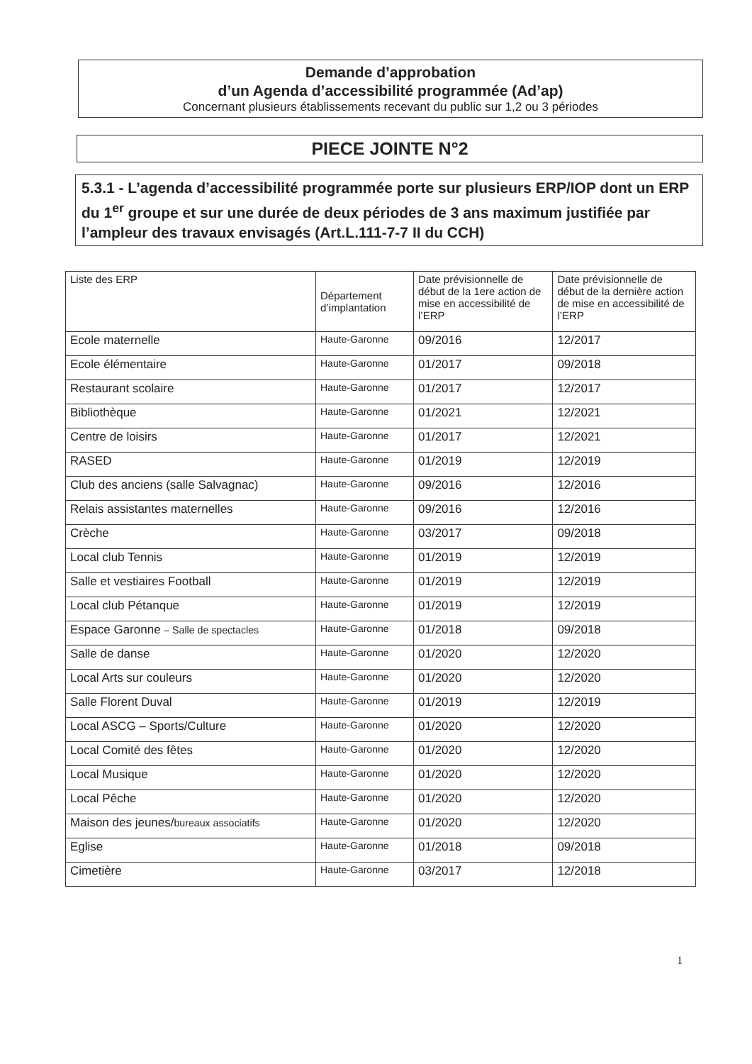Demande d’approbation
d’un Agenda d’accessibilité programmée (Ad’ap)
Concernant plusieurs établissements recevant du public sur 1,2 ou 3 périodes
PIECE JOINTE N°2
5.3.1 - L’agenda d’accessibilité programmée porte sur plusieurs ERP/IOP dont un ERP du 1<sup>er</sup> groupe et sur une durée de deux périodes de 3 ans maximum justifiée par l’ampleur des travaux envisagés (Art.L.111-7-7 II du CCH)
| Liste des ERP | Département d’implantation | Date prévisionnelle de début de la 1ere action de mise en accessibilité de l’ERP | Date prévisionnelle de début de la dernière action de mise en accessibilité de l’ERP |
| --- | --- | --- | --- |
| Ecole maternelle | Haute-Garonne | 09/2016 | 12/2017 |
| Ecole élémentaire | Haute-Garonne | 01/2017 | 09/2018 |
| Restaurant scolaire | Haute-Garonne | 01/2017 | 12/2017 |
| Bibliothèque | Haute-Garonne | 01/2021 | 12/2021 |
| Centre de loisirs | Haute-Garonne | 01/2017 | 12/2021 |
| RASED | Haute-Garonne | 01/2019 | 12/2019 |
| Club des anciens (salle Salvagnac) | Haute-Garonne | 09/2016 | 12/2016 |
| Relais assistantes maternelles | Haute-Garonne | 09/2016 | 12/2016 |
| Crèche | Haute-Garonne | 03/2017 | 09/2018 |
| Local club Tennis | Haute-Garonne | 01/2019 | 12/2019 |
| Salle et vestiaires Football | Haute-Garonne | 01/2019 | 12/2019 |
| Local club Pétanque | Haute-Garonne | 01/2019 | 12/2019 |
| Espace Garonne – Salle de spectacles | Haute-Garonne | 01/2018 | 09/2018 |
| Salle de danse | Haute-Garonne | 01/2020 | 12/2020 |
| Local Arts sur couleurs | Haute-Garonne | 01/2020 | 12/2020 |
| Salle Florent Duval | Haute-Garonne | 01/2019 | 12/2019 |
| Local ASCG – Sports/Culture | Haute-Garonne | 01/2020 | 12/2020 |
| Local Comité des fêtes | Haute-Garonne | 01/2020 | 12/2020 |
| Local Musique | Haute-Garonne | 01/2020 | 12/2020 |
| Local Pêche | Haute-Garonne | 01/2020 | 12/2020 |
| Maison des jeunes/ bureaux associatifs | Haute-Garonne | 01/2020 | 12/2020 |
| Eglise | Haute-Garonne | 01/2018 | 09/2018 |
| Cimetière | Haute-Garonne | 03/2017 | 12/2018 |
1